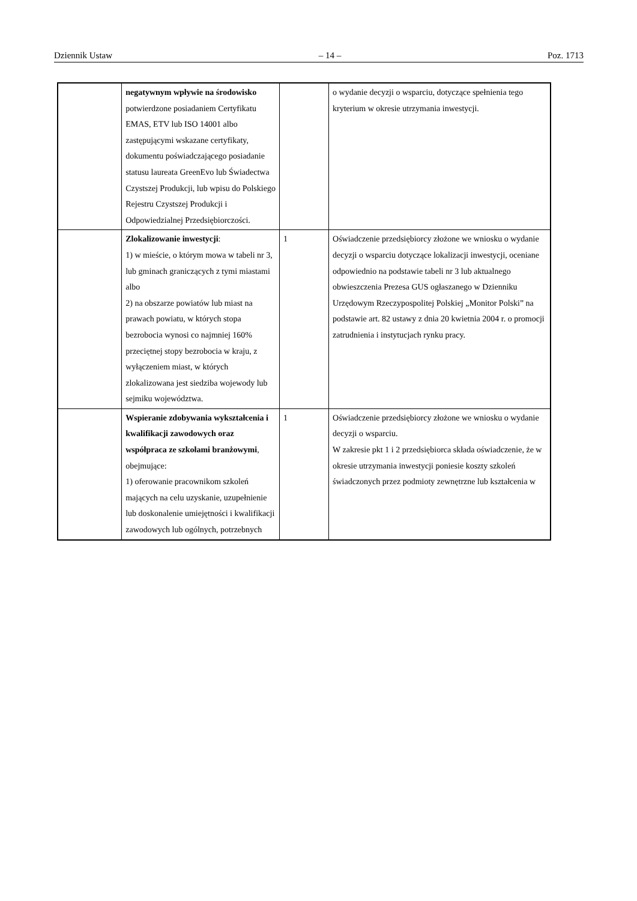Dziennik Ustaw – 14 – Poz. 1713
| | negatywnym wpływie na środowisko potwierdzone posiadaniem Certyfikatu EMAS, ETV lub ISO 14001 albo zastępującymi wskazane certyfikaty, dokumentu poświadczającego posiadanie statusu laureata GreenEvo lub Świadectwa Czystszej Produkcji, lub wpisu do Polskiego Rejestru Czystszej Produkcji i Odpowiedzialnej Przedsiębiorczości. | | o wydanie decyzji o wsparciu, dotyczące spełnienia tego kryterium w okresie utrzymania inwestycji. |
| | Zlokalizowanie inwestycji : 1) w mieście, o którym mowa w tabeli nr 3, lub gminach graniczących z tymi miastami albo 2) na obszarze powiatów lub miast na prawach powiatu, w których stopa bezrobocia wynosi co najmniej 160% przeciętnej stopy bezrobocia w kraju, z wyłączeniem miast, w których zlokalizowana jest siedziba wojewody lub sejmiku województwa. | 1 | Oświadczenie przedsiębiorcy złożone we wniosku o wydanie decyzji o wsparciu dotyczące lokalizacji inwestycji, oceniane odpowiednio na podstawie tabeli nr 3 lub aktualnego obwieszczenia Prezesa GUS ogłaszanego w Dzienniku Urzędowym Rzeczypospolitej Polskiej „Monitor Polski” na podstawie art. 82 ustawy z dnia 20 kwietnia 2004 r. o promocji zatrudnienia i instytucjach rynku pracy. |
| | Wspieranie zdobywania wykształcenia i kwalifikacji zawodowych oraz współpraca ze szkołami branżowymi , obejmujące: 1) oferowanie pracownikom szkoleń mających na celu uzyskanie, uzupełnienie lub doskonalenie umiejętności i kwalifikacji zawodowych lub ogólnych, potrzebnych | 1 | Oświadczenie przedsiębiorcy złożone we wniosku o wydanie decyzji o wsparciu. W zakresie pkt 1 i 2 przedsiębiorca składa oświadczenie, że w okresie utrzymania inwestycji poniesie koszty szkoleń świadczonych przez podmioty zewnętrzne lub kształcenia w |